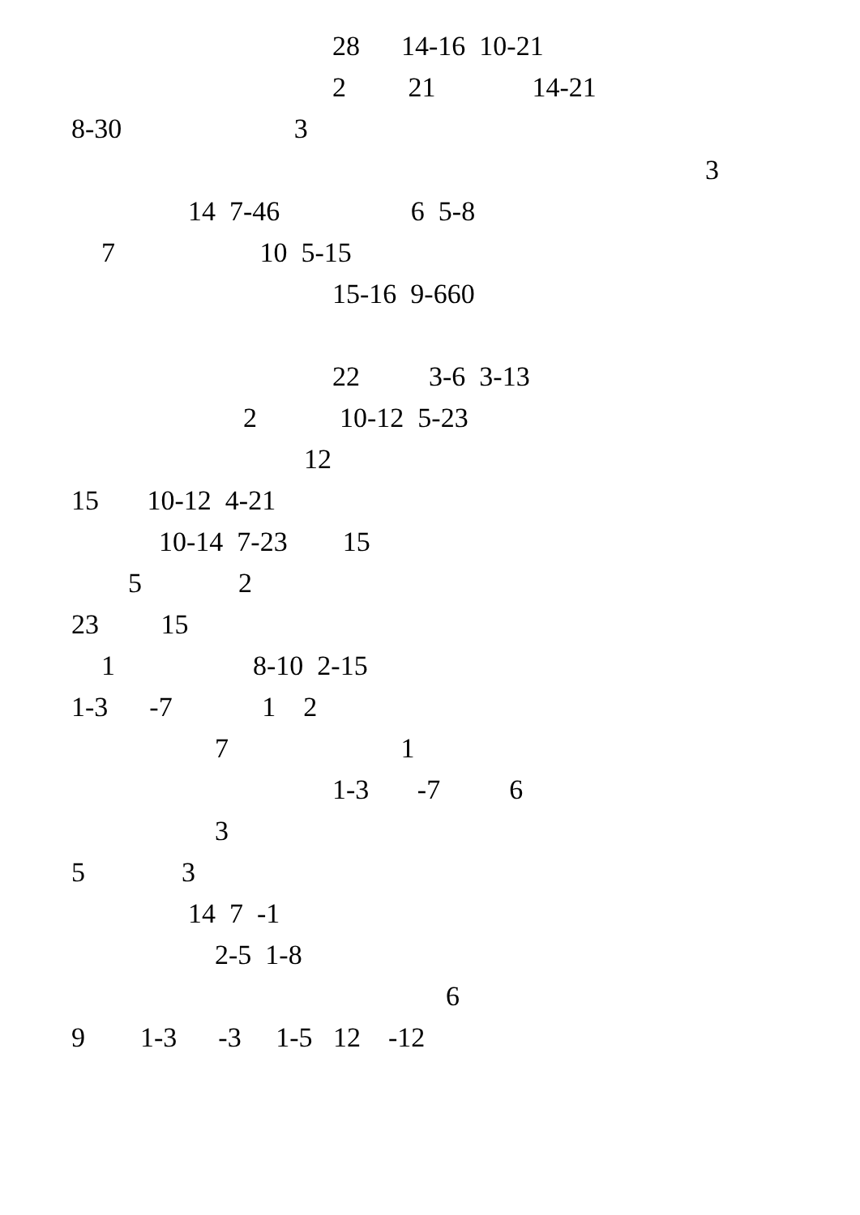28 14-16 10-21
2 21 14-21
8-30 3
3
14 7-46 6 5-8
7 10 5-15
15-16 9-660
22 3-6 3-13
2 10-12 5-23
12
15 10-12 4-21
10-14 7-23 15
5 2
23 15
1 8-10 2-15
1-3 -7 1 2
7 1
1-3 -7 6
3
5 3
14 7 -1
2-5 1-8
6
9 1-3 -3 1-5 12 -12